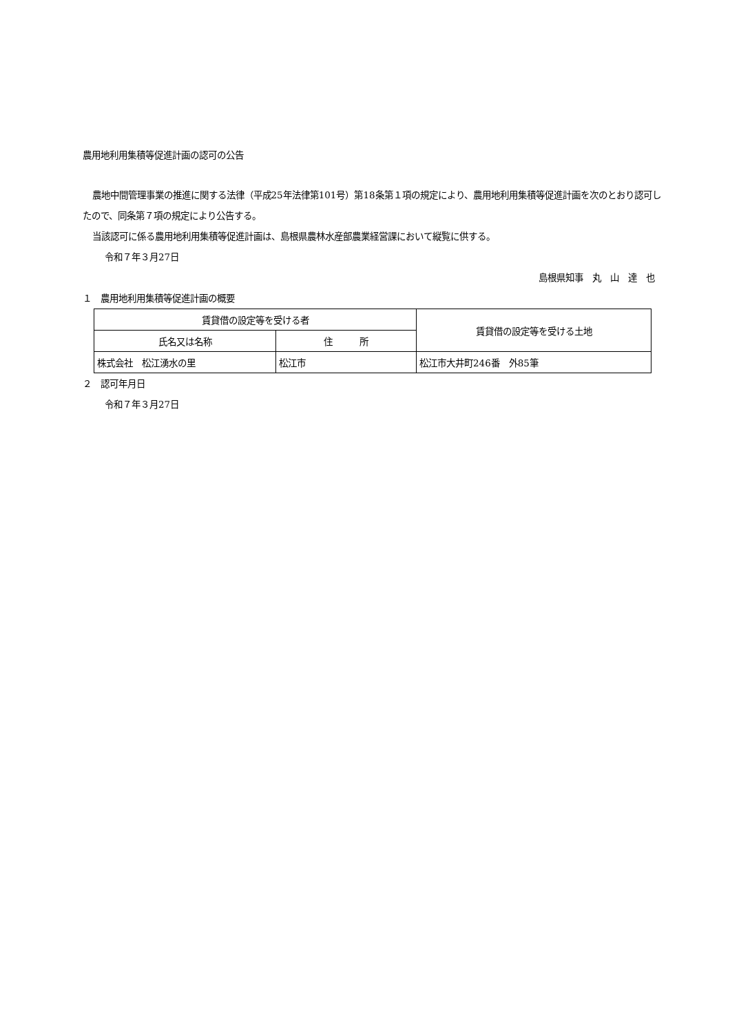農用地利用集積等促進計画の認可の公告
農地中間管理事業の推進に関する法律（平成25年法律第101号）第18条第１項の規定により、農用地利用集積等促進計画を次のとおり認可したので、同条第７項の規定により公告する。
当該認可に係る農用地利用集積等促進計画は、島根県農林水産部農業経営課において縦覧に供する。
令和７年３月27日
島根県知事　丸　山　達　也
１　農用地利用集積等促進計画の概要
| 賃貸借の設定等を受ける者 | | 賃貸借の設定等を受ける土地 |
| --- | --- | --- |
| 氏名又は名称 | 住 所 | |
| 株式会社 松江湧水の里 | 松江市 | 松江市大井町246番 外85筆 |
２　認可年月日
令和７年３月27日